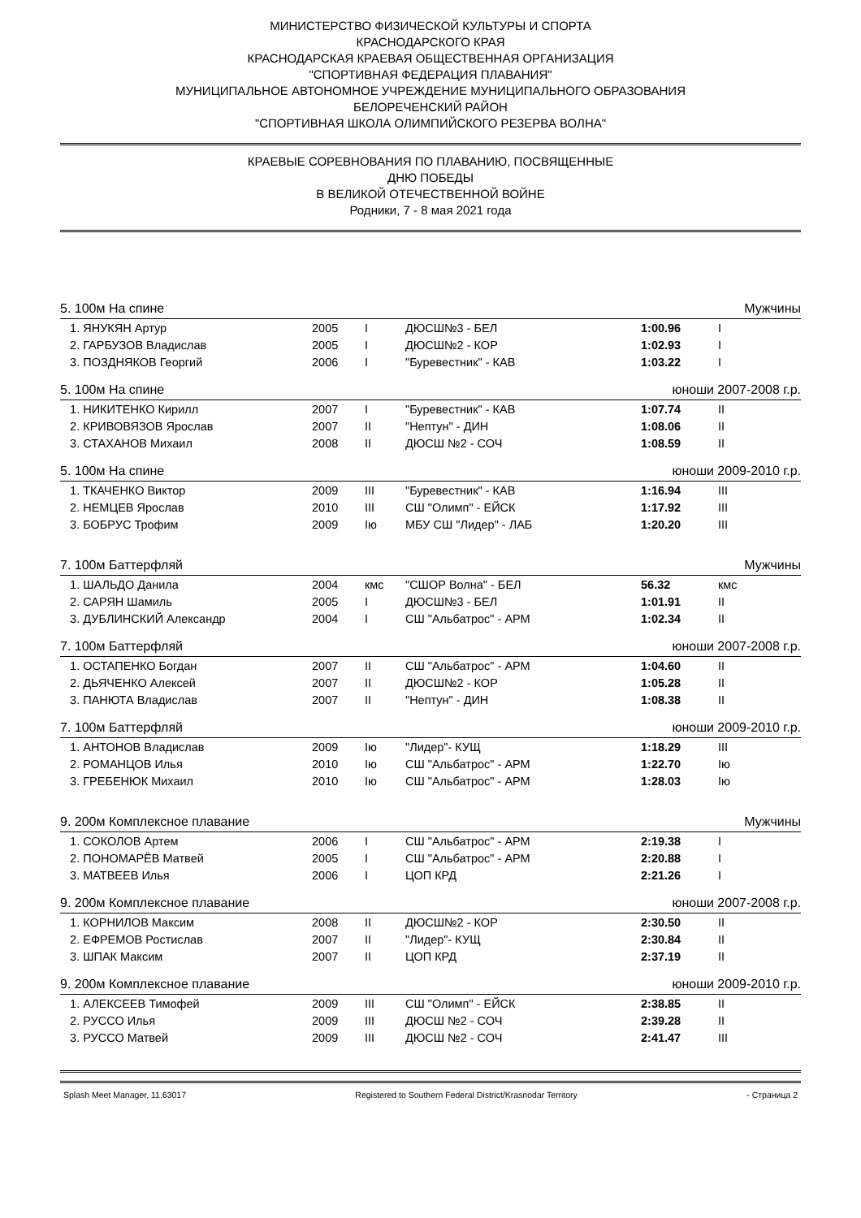МИНИСТЕРСТВО ФИЗИЧЕСКОЙ КУЛЬТУРЫ И СПОРТА
КРАСНОДАРСКОГО КРАЯ
КРАСНОДАРСКАЯ КРАЕВАЯ ОБЩЕСТВЕННАЯ ОРГАНИЗАЦИЯ
"СПОРТИВНАЯ ФЕДЕРАЦИЯ ПЛАВАНИЯ"
МУНИЦИПАЛЬНОЕ АВТОНОМНОЕ УЧРЕЖДЕНИЕ МУНИЦИПАЛЬНОГО ОБРАЗОВАНИЯ
БЕЛОРЕЧЕНСКИЙ РАЙОН
"СПОРТИВНАЯ ШКОЛА ОЛИМПИЙСКОГО РЕЗЕРВА ВОЛНА"
КРАЕВЫЕ СОРЕВНОВАНИЯ ПО ПЛАВАНИЮ, ПОСВЯЩЕННЫЕ
ДНЮ ПОБЕДЫ
В ВЕЛИКОЙ ОТЕЧЕСТВЕННОЙ ВОЙНЕ
Родники, 7 - 8 мая 2021 года
| 5. 100м На спине | | | | Мужчины | |
| 1. ЯНУКЯН Артур | 2005 | I | ДЮСШ№3 - БЕЛ | 1:00.96 | I |
| 2. ГАРБУЗОВ Владислав | 2005 | I | ДЮСШ№2 - КОР | 1:02.93 | I |
| 3. ПОЗДНЯКОВ Георгий | 2006 | I | "Буревестник" - КАВ | 1:03.22 | I |
| 5. 100м На спине | | | | юноши 2007-2008 г.р. | |
| 1. НИКИТЕНКО Кирилл | 2007 | I | "Буревестник" - КАВ | 1:07.74 | II |
| 2. КРИВОВЯЗОВ Ярослав | 2007 | II | "Нептун" - ДИН | 1:08.06 | II |
| 3. СТАХАНОВ Михаил | 2008 | II | ДЮСШ №2 - СОЧ | 1:08.59 | II |
| 5. 100м На спине | | | | юноши 2009-2010 г.р. | |
| 1. ТКАЧЕНКО Виктор | 2009 | III | "Буревестник" - КАВ | 1:16.94 | III |
| 2. НЕМЦЕВ Ярослав | 2010 | III | СШ "Олимп" - ЕЙСК | 1:17.92 | III |
| 3. БОБРУС Трофим | 2009 | Iю | МБУ СШ "Лидер" - ЛАБ | 1:20.20 | III |
| 7. 100м Баттерфляй | | | | Мужчины | |
| 1. ШАЛЬДО Данила | 2004 | кмс | "СШОР Волна" - БЕЛ | 56.32 | кмс |
| 2. САРЯН Шамиль | 2005 | I | ДЮСШ№3 - БЕЛ | 1:01.91 | II |
| 3. ДУБЛИНСКИЙ Александр | 2004 | I | СШ "Альбатрос" - АРМ | 1:02.34 | II |
| 7. 100м Баттерфляй | | | | юноши 2007-2008 г.р. | |
| 1. ОСТАПЕНКО Богдан | 2007 | II | СШ "Альбатрос" - АРМ | 1:04.60 | II |
| 2. ДЬЯЧЕНКО Алексей | 2007 | II | ДЮСШ№2 - КОР | 1:05.28 | II |
| 3. ПАНЮТА Владислав | 2007 | II | "Нептун" - ДИН | 1:08.38 | II |
| 7. 100м Баттерфляй | | | | юноши 2009-2010 г.р. | |
| 1. АНТОНОВ Владислав | 2009 | Iю | "Лидер"- КУЩ | 1:18.29 | III |
| 2. РОМАНЦОВ Илья | 2010 | Iю | СШ "Альбатрос" - АРМ | 1:22.70 | Iю |
| 3. ГРЕБЕНЮК Михаил | 2010 | Iю | СШ "Альбатрос" - АРМ | 1:28.03 | Iю |
| 9. 200м Комплексное плавание | | | | Мужчины | |
| 1. СОКОЛОВ Артем | 2006 | I | СШ "Альбатрос" - АРМ | 2:19.38 | I |
| 2. ПОНОМАРЁВ Матвей | 2005 | I | СШ "Альбатрос" - АРМ | 2:20.88 | I |
| 3. МАТВЕЕВ Илья | 2006 | I | ЦОП КРД | 2:21.26 | I |
| 9. 200м Комплексное плавание | | | | юноши 2007-2008 г.р. | |
| 1. КОРНИЛОВ Максим | 2008 | II | ДЮСШ№2 - КОР | 2:30.50 | II |
| 2. ЕФРЕМОВ Ростислав | 2007 | II | "Лидер"- КУЩ | 2:30.84 | II |
| 3. ШПАК Максим | 2007 | II | ЦОП КРД | 2:37.19 | II |
| 9. 200м Комплексное плавание | | | | юноши 2009-2010 г.р. | |
| 1. АЛЕКСЕЕВ Тимофей | 2009 | III | СШ "Олимп" - ЕЙСК | 2:38.85 | II |
| 2. РУССО Илья | 2009 | III | ДЮСШ №2 - СОЧ | 2:39.28 | II |
| 3. РУССО Матвей | 2009 | III | ДЮСШ №2 - СОЧ | 2:41.47 | III |
Splash Meet Manager, 11.63017 Registered to Southern Federal District/Krasnodar Territory - Страница 2